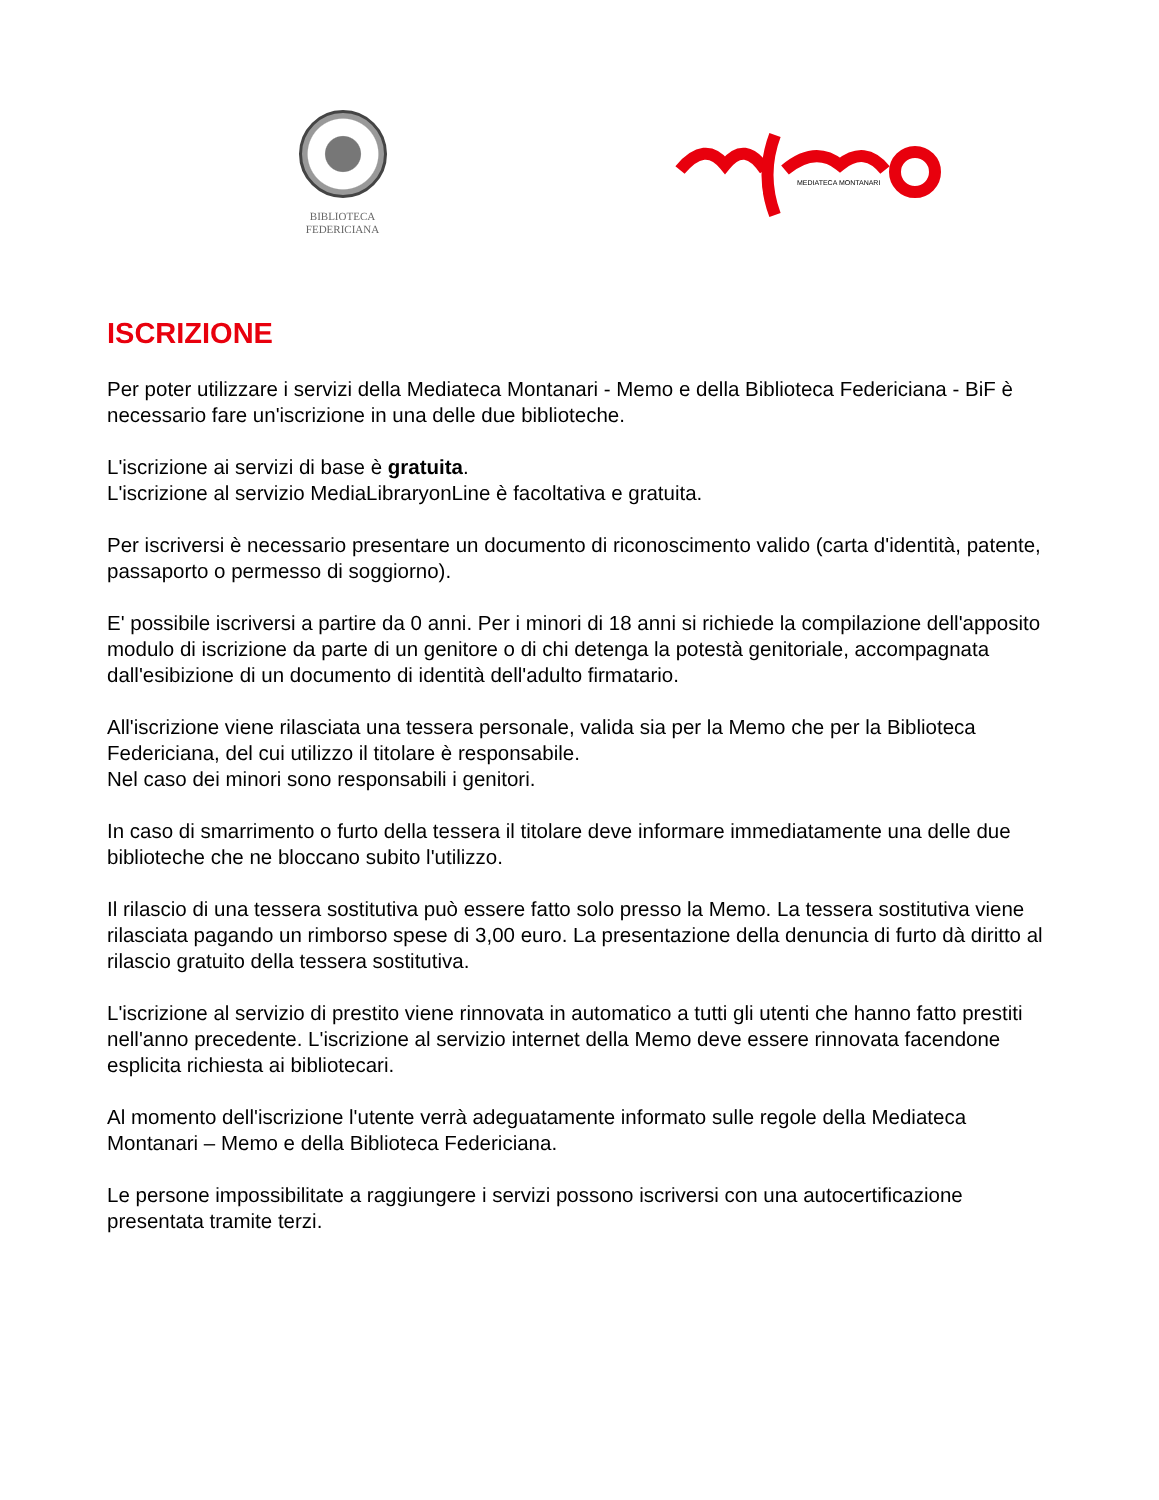BIBLIOTECA
FEDERICIANA
MEDIATECA MONTANARI
ISCRIZIONE
Per poter utilizzare i servizi della Mediateca Montanari - Memo e della Biblioteca Federiciana - BiF è necessario fare un'iscrizione in una delle due biblioteche.
L'iscrizione ai servizi di base è gratuita.
L'iscrizione al servizio MediaLibraryonLine è facoltativa e gratuita.
Per iscriversi è necessario presentare un documento di riconoscimento valido (carta d'identità, patente, passaporto o permesso di soggiorno).
E' possibile iscriversi a partire da 0 anni. Per i minori di 18 anni si richiede la compilazione dell'apposito modulo di iscrizione da parte di un genitore o di chi detenga la potestà genitoriale, accompagnata dall'esibizione di un documento di identità dell'adulto firmatario.
All'iscrizione viene rilasciata una tessera personale, valida sia per la Memo che per la Biblioteca Federiciana, del cui utilizzo il titolare è responsabile.
Nel caso dei minori sono responsabili i genitori.
In caso di smarrimento o furto della tessera il titolare deve informare immediatamente una delle due biblioteche che ne bloccano subito l'utilizzo.
Il rilascio di una tessera sostitutiva può essere fatto solo presso la Memo. La tessera sostitutiva viene rilasciata pagando un rimborso spese di 3,00 euro. La presentazione della denuncia di furto dà diritto al rilascio gratuito della tessera sostitutiva.
L'iscrizione al servizio di prestito viene rinnovata in automatico a tutti gli utenti che hanno fatto prestiti nell'anno precedente. L'iscrizione al servizio internet della Memo deve essere rinnovata facendone esplicita richiesta ai bibliotecari.
Al momento dell'iscrizione l'utente verrà adeguatamente informato sulle regole della Mediateca Montanari – Memo e della Biblioteca Federiciana.
Le persone impossibilitate a raggiungere i servizi possono iscriversi con una autocertificazione presentata tramite terzi.